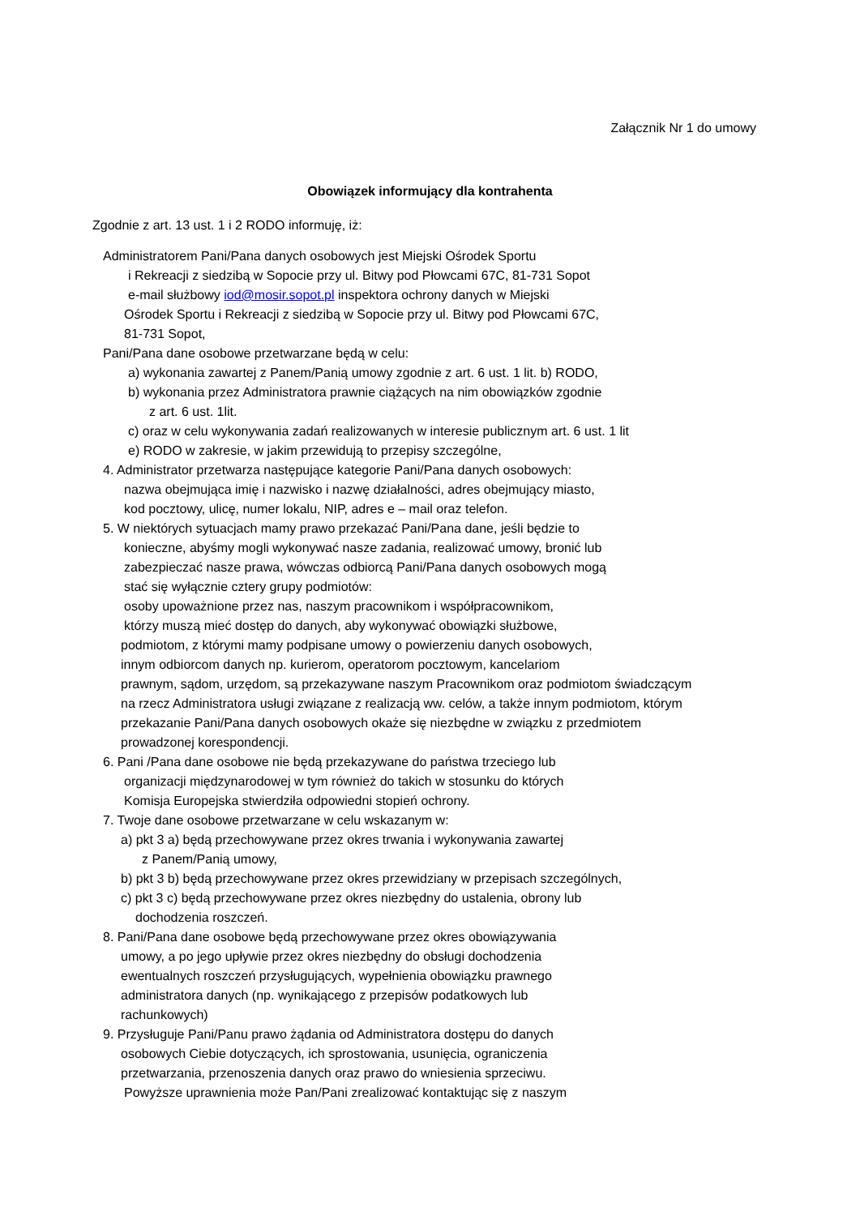Załącznik Nr 1 do umowy
Obowiązek informujący dla kontrahenta
Zgodnie z art. 13 ust. 1 i 2 RODO informuję, iż:
Administratorem Pani/Pana danych osobowych jest Miejski Ośrodek Sportu
i Rekreacji z siedzibą w Sopocie przy ul. Bitwy pod Płowcami 67C, 81-731 Sopot
e-mail służbowy iod@mosir.sopot.pl inspektora ochrony danych w Miejski
Ośrodek Sportu i Rekreacji z siedzibą w Sopocie przy ul. Bitwy pod Płowcami 67C,
81-731 Sopot,
Pani/Pana dane osobowe przetwarzane będą w celu:
a) wykonania zawartej z Panem/Panią umowy zgodnie z art. 6 ust. 1 lit. b) RODO,
b) wykonania przez Administratora prawnie ciążących na nim obowiązków zgodnie
z art. 6 ust. 1lit.
c) oraz w celu wykonywania zadań realizowanych w interesie publicznym art. 6 ust. 1 lit
e) RODO w zakresie, w jakim przewidują to przepisy szczególne,
4. Administrator przetwarza następujące kategorie Pani/Pana danych osobowych:
nazwa obejmująca imię i nazwisko i nazwę działalności, adres obejmujący miasto,
kod pocztowy, ulicę, numer lokalu, NIP, adres e – mail oraz telefon.
5. W niektórych sytuacjach mamy prawo przekazać Pani/Pana dane, jeśli będzie to
konieczne, abyśmy mogli wykonywać nasze zadania, realizować umowy, bronić lub
zabezpieczać nasze prawa, wówczas odbiorcą Pani/Pana danych osobowych mogą
stać się wyłącznie cztery grupy podmiotów:
osoby upoważnione przez nas, naszym pracownikom i współpracownikom,
którzy muszą mieć dostęp do danych, aby wykonywać obowiązki służbowe,
podmiotom, z którymi mamy podpisane umowy o powierzeniu danych osobowych,
innym odbiorcom danych np. kurierom, operatorom pocztowym, kancelariom
prawnym, sądom, urzędom, są przekazywane naszym Pracownikom oraz podmiotom świadczącym
na rzecz Administratora usługi związane z realizacją ww. celów, a także innym podmiotom, którym
przekazanie Pani/Pana danych osobowych okaże się niezbędne w związku z przedmiotem
prowadzonej korespondencji.
6. Pani /Pana dane osobowe nie będą przekazywane do państwa trzeciego lub
organizacji międzynarodowej w tym również do takich w stosunku do których
Komisja Europejska stwierdziła odpowiedni stopień ochrony.
7. Twoje dane osobowe przetwarzane w celu wskazanym w:
a) pkt 3 a) będą przechowywane przez okres trwania i wykonywania zawartej
z Panem/Panią umowy,
b) pkt 3 b) będą przechowywane przez okres przewidziany w przepisach szczególnych,
c) pkt 3 c) będą przechowywane przez okres niezbędny do ustalenia, obrony lub
dochodzenia roszczeń.
8. Pani/Pana dane osobowe będą przechowywane przez okres obowiązywania
umowy, a po jego upływie przez okres niezbędny do obsługi dochodzenia
ewentualnych roszczeń przysługujących, wypełnienia obowiązku prawnego
administratora danych (np. wynikającego z przepisów podatkowych lub
rachunkowych)
9. Przysługuje Pani/Panu prawo żądania od Administratora dostępu do danych
osobowych Ciebie dotyczących, ich sprostowania, usunięcia, ograniczenia
przetwarzania, przenoszenia danych oraz prawo do wniesienia sprzeciwu.
Powyższe uprawnienia może Pan/Pani zrealizować kontaktując się z naszym